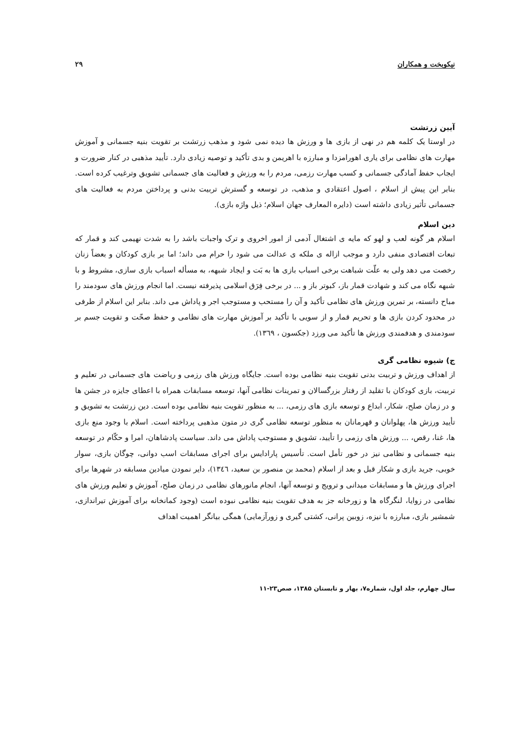نیکوبخت و همکاران ۲۹
آیین زرتشت
در اوستا یک کلمه هم در نهی از بازی ها و ورزش ها دیده نمی شود و مذهب زرتشت بر تقویت بنیه جسمانی و آموزش مهارت های نظامی برای یاری اهورامزدا و مبارزه با اهریمن و بدی تأکید و توصیه زیادی دارد. تأیید مذهبی در کنار ضرورت و ایجاب حفظ آمادگی جسمانی و کسب مهارت رزمی، مردم را به ورزش و فعالیت های جسمانی تشویق وترغیب کرده است. بنابر این پیش از اسلام ، اصول اعتقادی و مذهب، در توسعه و گسترش تربیت بدنی و پرداختن مردم به فعالیت های جسمانی تأثیر زیادی داشته است (دایره المعارف جهان اسلام؛ ذیل واژه بازی).
دین اسلام
اسلام هر گونه لعب و لهو که مایه ی اشتغال آدمی از امور اخروی و ترک واجبات باشد را به شدت نهیمی کند و قمار که تبعات اقتصادی منفی دارد و موجب ازاله ی ملکه ی عدالت می شود را حرام می داند؛ اما بر بازی کودکان و بعضاً زنان رخصت می دهد ولی به علّت شباهت برخی اسباب بازی ها به بَت و ایجاد شبهه، به مسأله اسباب بازی سازی، مشروط و با شبهه نگاه می کند و شهادت قمار باز، کبوتر باز و ... در برخی فِرَق اسلامی پذیرفته نیست. اما انجام ورزش های سودمند را مباح دانسته، بر تمرین ورزش های نظامی تأکید و آن را مستحب و مستوجب اجر و پاداش می داند. بنابر این اسلام از طرفی در محدود کردن بازی ها و تحریم قمار و از سویی با تأکید بر آموزش مهارت های نظامی و حفظ صحّت و تقویت جسم بر سودمندی و هدفمندی ورزش ها تأکید می ورزد (جکسون ، ۱۳٦۹).
ج) شیوه نظامی گری
از اهداف ورزش و تربیت بدنی تقویت بنیه نظامی بوده است. جایگاه ورزش های رزمی و ریاضت های جسمانی در تعلیم و تربیت، بازی کودکان با تقلید از رفتار بزرگسالان و تمرینات نظامی آنها، توسعه مسابقات همراه با اعطای جایزه در جشن ها و در زمان صلح، شکار، ابداع و توسعه بازی های رزمی، ... به منظور تقویت بنیه نظامی بوده است. دین زرتشت به تشویق و تأیید ورزش ها، پهلوانان و قهرمانان به منظور توسعه نظامی گری در متون مذهبی پرداخته است. اسلام با وجود منع بازی ها، غنا، رقص، ... ورزش های رزمی را تأیید، تشویق و مستوجب پاداش می داند. سیاست پادشاهان، امرا و حکّام در توسعه بنیه جسمانی و نظامی نیز در خور تأمل است. تأسیس پارادایس برای اجرای مسابقات اسب دوانی، چوگان بازی، سوار خوبی، جرید بازی و شکار قبل و بعد از اسلام (محمد بن منصور بن سعید، ۱۳٤٦)، دایر نمودن میادین مسابقه در شهرها برای اجرای ورزش ها و مسابقات میدانی و ترویج و توسعه آنها، انجام مانورهای نظامی در زمان صلح، آموزش و تعلیم ورزش های نظامی در زوایا، لنگرگاه ها و زورخانه جز به هدف تقویت بنیه نظامی نبوده است (وجود کمانخانه برای آموزش تیراندازی، شمشیر بازی، مبارزه با نیزه، زوبین پرانی، کشتی گیری و زورآزمایی) همگی بیانگر اهمیت اهداف
سال چهارم، جلد اول، شماره۷، بهار و تابستان ۱۳۸۵، صص۲۳-۱۱